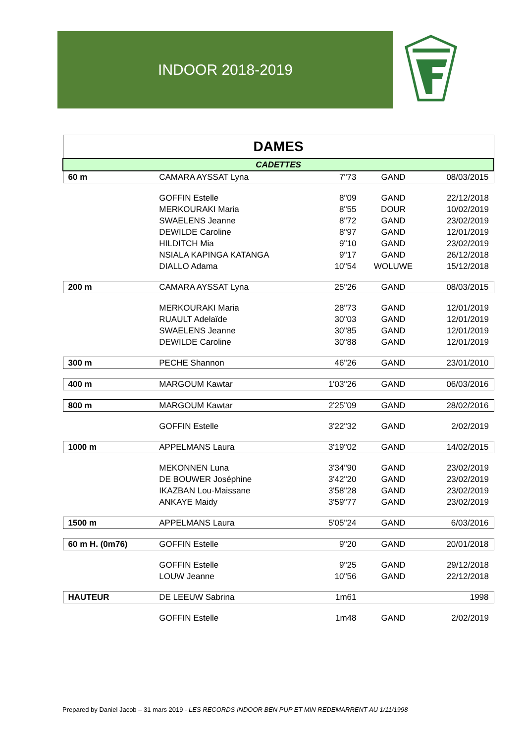INDOOR 2018-2019
| DAMES | | | | |
| CADETTES | | | | |
| 60 m | CAMARA AYSSAT Lyna | 7"73 | GAND | 08/03/2015 |
| | GOFFIN Estelle | 8"09 | GAND | 22/12/2018 |
| | MERKOURAKI Maria | 8"55 | DOUR | 10/02/2019 |
| | SWAELENS Jeanne | 8"72 | GAND | 23/02/2019 |
| | DEWILDE Caroline | 8"97 | GAND | 12/01/2019 |
| | HILDITCH Mia | 9"10 | GAND | 23/02/2019 |
| | NSIALA KAPINGA KATANGA | 9"17 | GAND | 26/12/2018 |
| | DIALLO Adama | 10"54 | WOLUWE | 15/12/2018 |
| 200 m | CAMARA AYSSAT Lyna | 25"26 | GAND | 08/03/2015 |
| | MERKOURAKI Maria | 28"73 | GAND | 12/01/2019 |
| | RUAULT Adelaïde | 30"03 | GAND | 12/01/2019 |
| | SWAELENS Jeanne | 30"85 | GAND | 12/01/2019 |
| | DEWILDE Caroline | 30"88 | GAND | 12/01/2019 |
| 300 m | PECHE Shannon | 46"26 | GAND | 23/01/2010 |
| 400 m | MARGOUM Kawtar | 1'03"26 | GAND | 06/03/2016 |
| 800 m | MARGOUM Kawtar | 2'25"09 | GAND | 28/02/2016 |
| | GOFFIN Estelle | 3'22"32 | GAND | 2/02/2019 |
| 1000 m | APPELMANS Laura | 3'19"02 | GAND | 14/02/2015 |
| | MEKONNEN Luna | 3'34"90 | GAND | 23/02/2019 |
| | DE BOUWER Joséphine | 3'42"20 | GAND | 23/02/2019 |
| | IKAZBAN Lou-Maissane | 3'58"28 | GAND | 23/02/2019 |
| | ANKAYE Maidy | 3'59"77 | GAND | 23/02/2019 |
| 1500 m | APPELMANS Laura | 5'05"24 | GAND | 6/03/2016 |
| 60 m H. (0m76) | GOFFIN Estelle | 9"20 | GAND | 20/01/2018 |
| | GOFFIN Estelle | 9"25 | GAND | 29/12/2018 |
| | LOUW Jeanne | 10"56 | GAND | 22/12/2018 |
| HAUTEUR | DE LEEUW Sabrina | 1m61 | | 1998 |
| | GOFFIN Estelle | 1m48 | GAND | 2/02/2019 |
Prepared by Daniel Jacob – 31 mars 2019 - LES RECORDS INDOOR BEN PUP ET MIN REDEMARRENT AU 1/11/1998